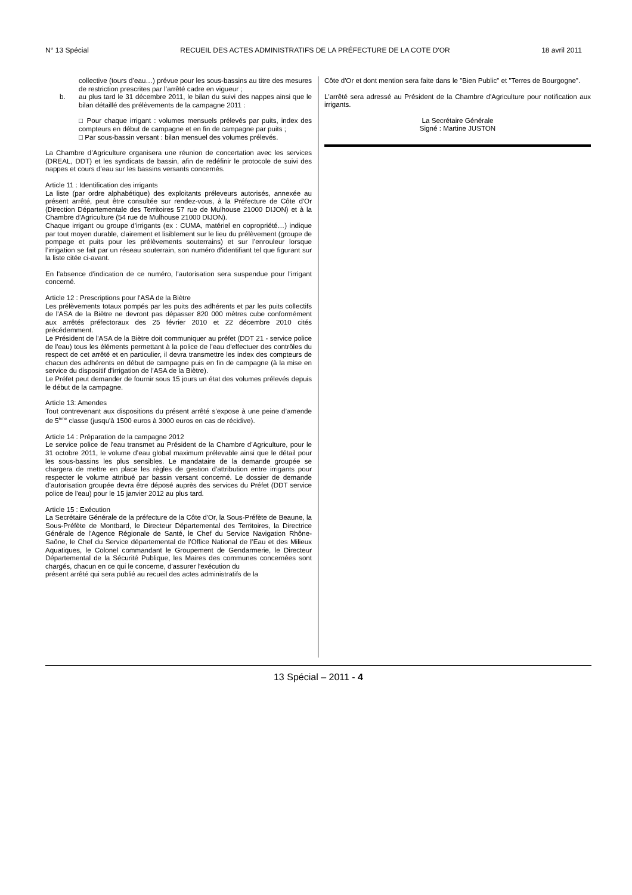N° 13 Spécial RECUEIL DES ACTES ADMINISTRATIFS DE LA PRÉFECTURE DE LA COTE D'OR 18 avril 2011
collective (tours d’eau…) prévue pour les sous-bassins au titre des mesures de restriction prescrites par l’arrêté cadre en vigueur ;
b. au plus tard le 31 décembre 2011, le bilan du suivi des nappes ainsi que le bilan détaillé des prélèvements de la campagne 2011 :
□ Pour chaque irrigant : volumes mensuels prélevés par puits, index des compteurs en début de campagne et en fin de campagne par puits ;
□ Par sous-bassin versant : bilan mensuel des volumes prélevés.
La Chambre d’Agriculture organisera une réunion de concertation avec les services (DREAL, DDT) et les syndicats de bassin, afin de redéfinir le protocole de suivi des nappes et cours d’eau sur les bassins versants concernés.
Article 11 : Identification des irrigants
La liste (par ordre alphabétique) des exploitants préleveurs autorisés, annexée au présent arrêté, peut être consultée sur rendez-vous, à la Préfecture de Côte d'Or (Direction Départementale des Territoires 57 rue de Mulhouse 21000 DIJON) et à la Chambre d'Agriculture (54 rue de Mulhouse 21000 DIJON).
Chaque irrigant ou groupe d'irrigants (ex : CUMA, matériel en copropriété…) indique par tout moyen durable, clairement et lisiblement sur le lieu du prélèvement (groupe de pompage et puits pour les prélèvements souterrains) et sur l’enrouleur lorsque l’irrigation se fait par un réseau souterrain, son numéro d'identifiant tel que figurant sur la liste citée ci-avant.
En l'absence d'indication de ce numéro, l'autorisation sera suspendue pour l'irrigant concerné.
Article 12 : Prescriptions pour l'ASA de la Biètre
Les prélèvements totaux pompés par les puits des adhérents et par les puits collectifs de l'ASA de la Biètre ne devront pas dépasser 820 000 mètres cube conformément aux arrêtés préfectoraux des 25 février 2010 et 22 décembre 2010 cités précédemment.
Le Président de l'ASA de la Biètre doit communiquer au préfet (DDT 21 - service police de l'eau) tous les éléments permettant à la police de l'eau d'effectuer des contrôles du respect de cet arrêté et en particulier, il devra transmettre les index des compteurs de chacun des adhérents en début de campagne puis en fin de campagne (à la mise en service du dispositif d'irrigation de l'ASA de la Biètre).
Le Préfet peut demander de fournir sous 15 jours un état des volumes prélevés depuis le début de la campagne.
Article 13: Amendes
Tout contrevenant aux dispositions du présent arrêté s’expose à une peine d’amende de 5<sup>ème</sup> classe (jusqu'à 1500 euros à 3000 euros en cas de récidive).
Article 14 : Préparation de la campagne 2012
Le service police de l'eau transmet au Président de la Chambre d’Agriculture, pour le 31 octobre 2011, le volume d’eau global maximum prélevable ainsi que le détail pour les sous-bassins les plus sensibles. Le mandataire de la demande groupée se chargera de mettre en place les règles de gestion d'attribution entre irrigants pour respecter le volume attribué par bassin versant concerné. Le dossier de demande d’autorisation groupée devra être déposé auprès des services du Préfet (DDT service police de l'eau) pour le 15 janvier 2012 au plus tard.
Article 15 : Exécution
La Secrétaire Générale de la préfecture de la Côte d'Or, la Sous-Préfète de Beaune, la Sous-Préfète de Montbard, le Directeur Départemental des Territoires, la Directrice Générale de l'Agence Régionale de Santé, le Chef du Service Navigation Rhône-Saône, le Chef du Service départemental de l’Office National de l’Eau et des Milieux Aquatiques, le Colonel commandant le Groupement de Gendarmerie, le Directeur Départemental de la Sécurité Publique, les Maires des communes concernées sont chargés, chacun en ce qui le concerne, d'assurer l'exécution du
présent arrêté qui sera publié au recueil des actes administratifs de la
Côte d'Or et dont mention sera faite dans le "Bien Public" et "Terres de Bourgogne".
L'arrêté sera adressé au Président de la Chambre d'Agriculture pour notification aux irrigants.
La Secrétaire Générale
Signé : Martine JUSTON
13 Spécial – 2011 - 4